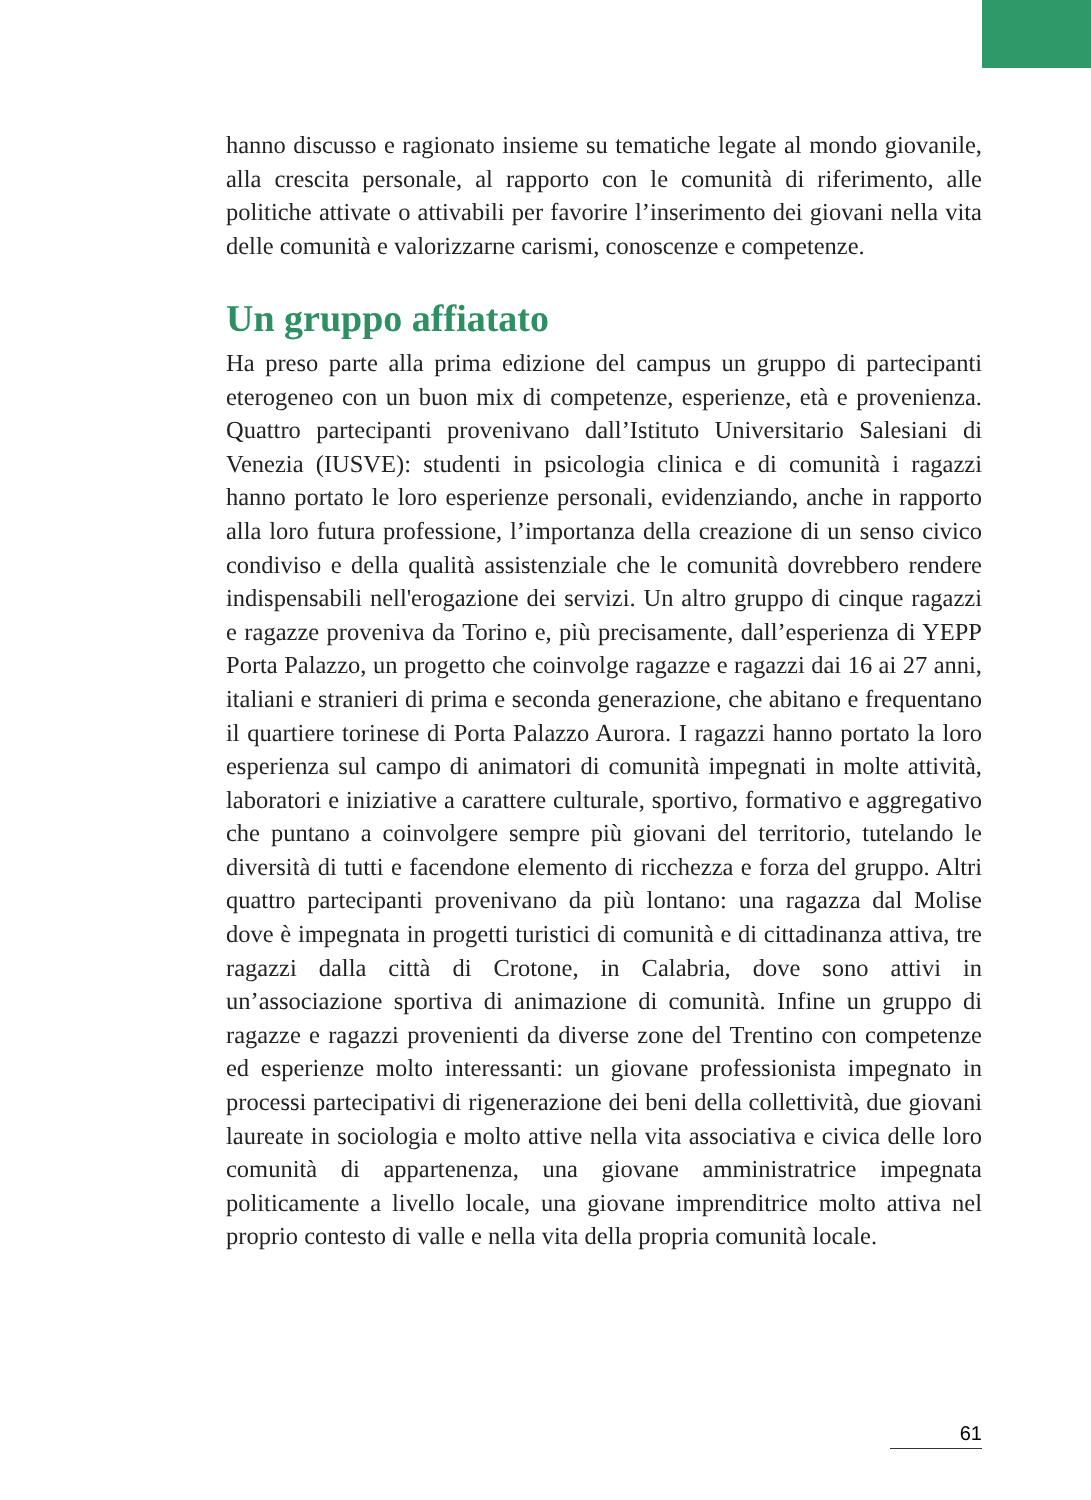hanno discusso e ragionato insieme su tematiche legate al mondo giovanile, alla crescita personale, al rapporto con le comunità di riferimento, alle politiche attivate o attivabili per favorire l’inserimento dei giovani nella vita delle comunità e valorizzarne carismi, conoscenze e competenze.
Un gruppo affiatato
Ha preso parte alla prima edizione del campus un gruppo di partecipanti eterogeneo con un buon mix di competenze, esperienze, età e provenienza. Quattro partecipanti provenivano dall’Istituto Universitario Salesiani di Venezia (IUSVE): studenti in psicologia clinica e di comunità i ragazzi hanno portato le loro esperienze personali, evidenziando, anche in rapporto alla loro futura professione, l’importanza della creazione di un senso civico condiviso e della qualità assistenziale che le comunità dovrebbero rendere indispensabili nell'erogazione dei servizi. Un altro gruppo di cinque ragazzi e ragazze proveniva da Torino e, più precisamente, dall’esperienza di YEPP Porta Palazzo, un progetto che coinvolge ragazze e ragazzi dai 16 ai 27 anni, italiani e stranieri di prima e seconda generazione, che abitano e frequentano il quartiere torinese di Porta Palazzo Aurora. I ragazzi hanno portato la loro esperienza sul campo di animatori di comunità impegnati in molte attività, laboratori e iniziative a carattere culturale, sportivo, formativo e aggregativo che puntano a coinvolgere sempre più giovani del territorio, tutelando le diversità di tutti e facendone elemento di ricchezza e forza del gruppo. Altri quattro partecipanti provenivano da più lontano: una ragazza dal Molise dove è impegnata in progetti turistici di comunità e di cittadinanza attiva, tre ragazzi dalla città di Crotone, in Calabria, dove sono attivi in un’associazione sportiva di animazione di comunità. Infine un gruppo di ragazze e ragazzi provenienti da diverse zone del Trentino con competenze ed esperienze molto interessanti: un giovane professionista impegnato in processi partecipativi di rigenerazione dei beni della collettività, due giovani laureate in sociologia e molto attive nella vita associativa e civica delle loro comunità di appartenenza, una giovane amministratrice impegnata politicamente a livello locale, una giovane imprenditrice molto attiva nel proprio contesto di valle e nella vita della propria comunità locale.
61